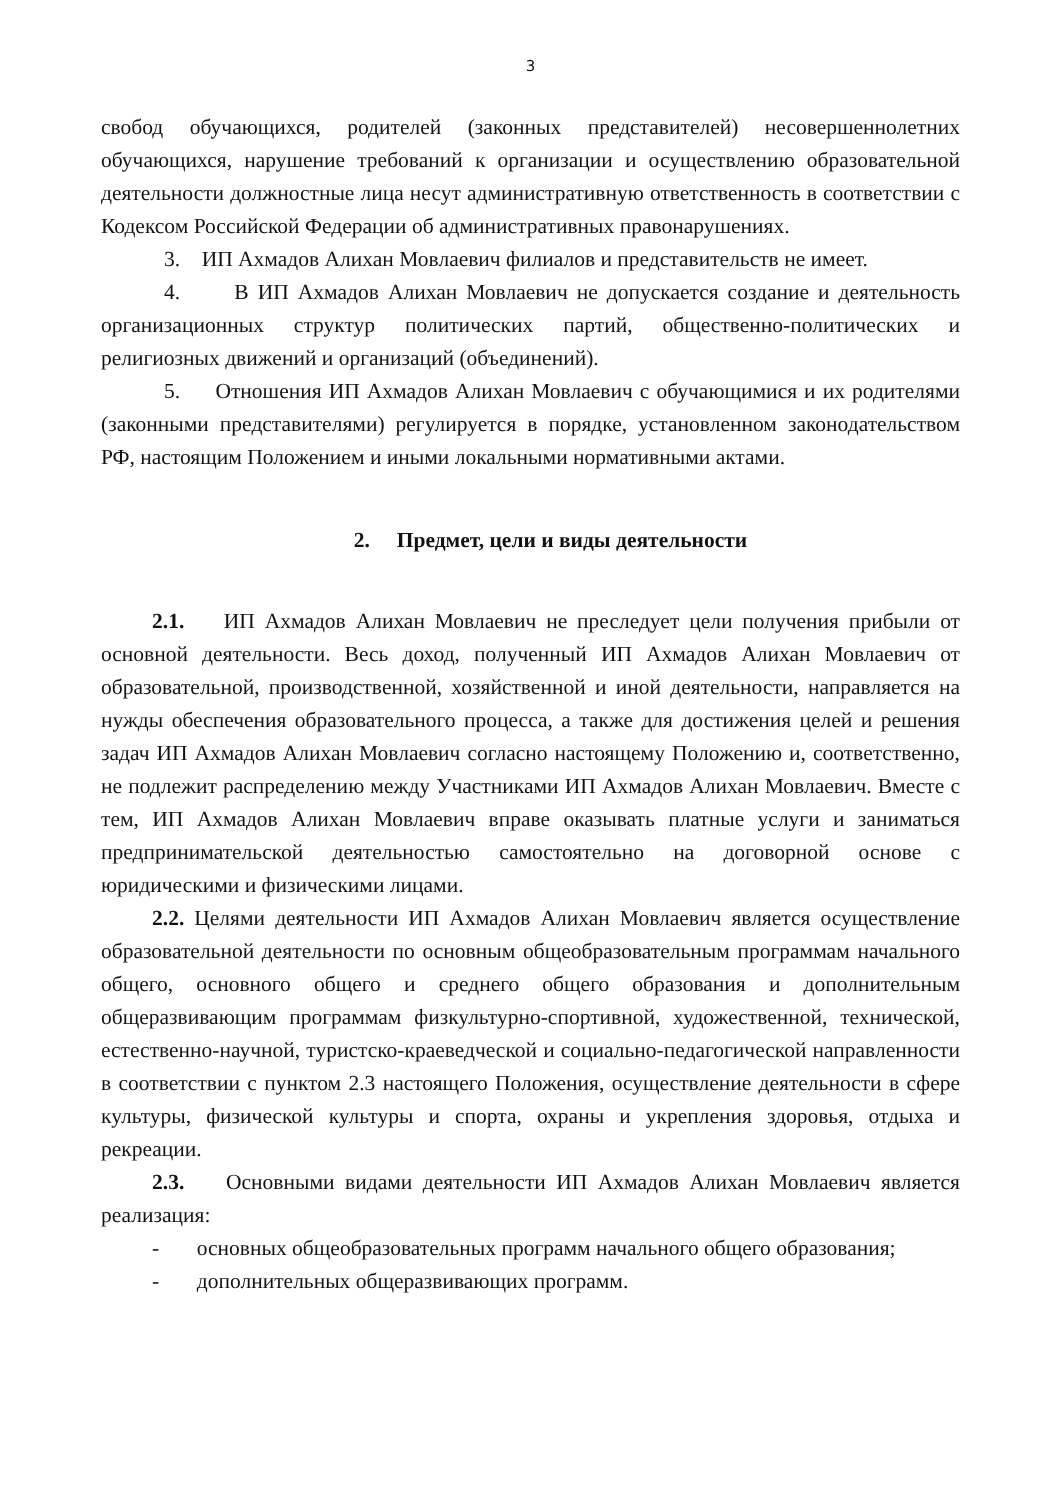3
свобод обучающихся, родителей (законных представителей) несовершеннолетних обучающихся, нарушение требований к организации и осуществлению образовательной деятельности должностные лица несут административную ответственность в соответствии с Кодексом Российской Федерации об административных правонарушениях.
3. ИП Ахмадов Алихан Мовлаевич филиалов и представительств не имеет.
4. В ИП Ахмадов Алихан Мовлаевич не допускается создание и деятельность организационных структур политических партий, общественно-политических и религиозных движений и организаций (объединений).
5. Отношения ИП Ахмадов Алихан Мовлаевич с обучающимися и их родителями (законными представителями) регулируется в порядке, установленном законодательством РФ, настоящим Положением и иными локальными нормативными актами.
2. Предмет, цели и виды деятельности
2.1. ИП Ахмадов Алихан Мовлаевич не преследует цели получения прибыли от основной деятельности. Весь доход, полученный ИП Ахмадов Алихан Мовлаевич от образовательной, производственной, хозяйственной и иной деятельности, направляется на нужды обеспечения образовательного процесса, а также для достижения целей и решения задач ИП Ахмадов Алихан Мовлаевич согласно настоящему Положению и, соответственно, не подлежит распределению между Участниками ИП Ахмадов Алихан Мовлаевич. Вместе с тем, ИП Ахмадов Алихан Мовлаевич вправе оказывать платные услуги и заниматься предпринимательской деятельностью самостоятельно на договорной основе с юридическими и физическими лицами.
2.2. Целями деятельности ИП Ахмадов Алихан Мовлаевич является осуществление образовательной деятельности по основным общеобразовательным программам начального общего, основного общего и среднего общего образования и дополнительным общеразвивающим программам физкультурно-спортивной, художественной, технической, естественно-научной, туристско-краеведческой и социально-педагогической направленности в соответствии с пунктом 2.3 настоящего Положения, осуществление деятельности в сфере культуры, физической культуры и спорта, охраны и укрепления здоровья, отдыха и рекреации.
2.3. Основными видами деятельности ИП Ахмадов Алихан Мовлаевич является реализация:
- основных общеобразовательных программ начального общего образования;
- дополнительных общеразвивающих программ.